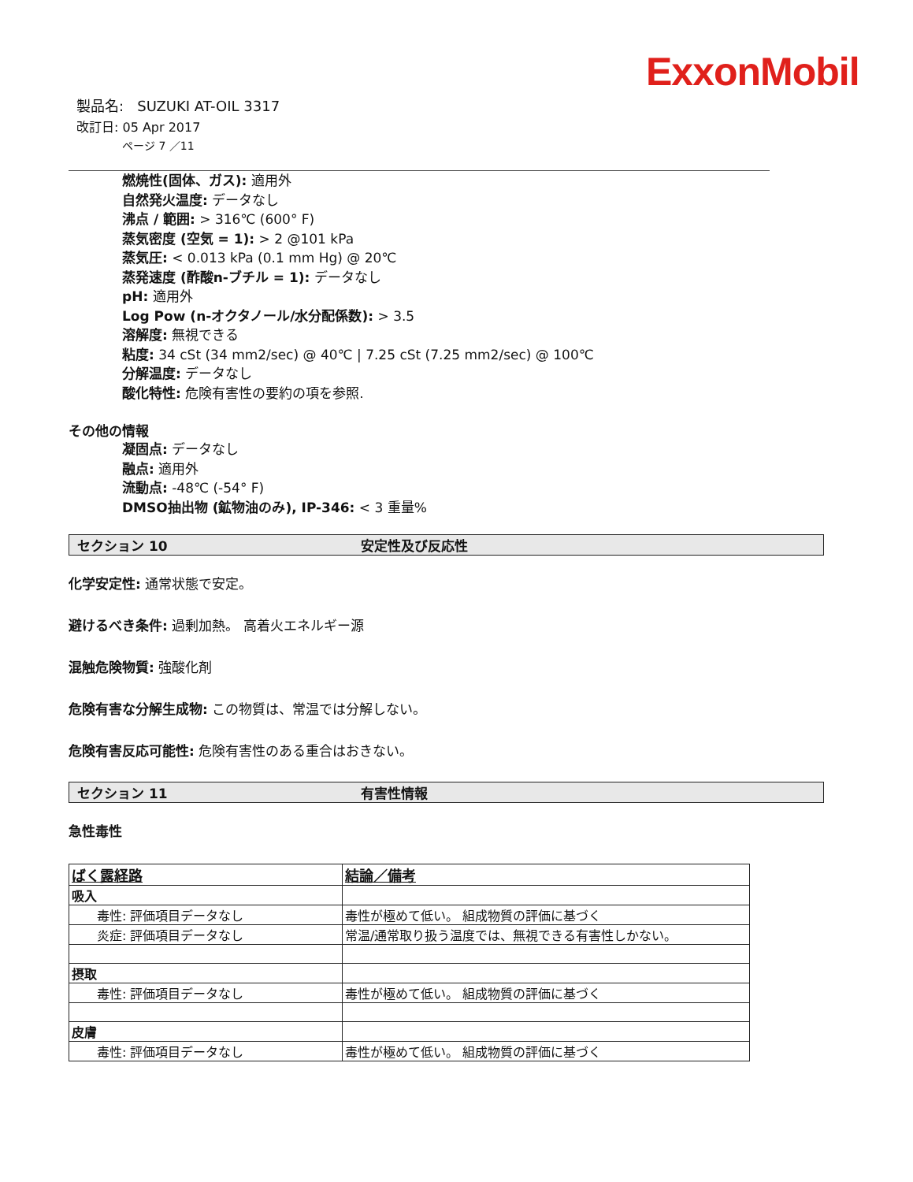ExxonMobil
製品名: SUZUKI AT-OIL 3317
改訂日: 05 Apr 2017
ページ 7 ／11
燃焼性(固体、ガス): 適用外
自然発火温度: データなし
沸点 / 範囲: > 316℃ (600° F)
蒸気密度 (空気 = 1): > 2 @101 kPa
蒸気圧: < 0.013 kPa (0.1 mm Hg) @ 20℃
蒸発速度 (酢酸n-ブチル = 1): データなし
pH: 適用外
Log Pow (n-オクタノール/水分配係数): > 3.5
溶解度: 無視できる
粘度: 34 cSt (34 mm2/sec) @ 40℃ | 7.25 cSt (7.25 mm2/sec) @ 100℃
分解温度: データなし
酸化特性: 危険有害性の要約の項を参照.
その他の情報
凝固点: データなし
融点: 適用外
流動点: -48℃ (-54° F)
DMSO抽出物 (鉱物油のみ), IP-346: < 3 重量%
セクション 10 安定性及び反応性
化学安定性: 通常状態で安定。
避けるべき条件: 過剰加熱。 高着火エネルギー源
混触危険物質: 強酸化剤
危険有害な分解生成物: この物質は、常温では分解しない。
危険有害反応可能性: 危険有害性のある重合はおきない。
セクション 11 有害性情報
急性毒性
| ばく露経路 | 結論／備考 |
| --- | --- |
| 吸入 | |
| 毒性: 評価項目データなし | 毒性が極めて低い。 組成物質の評価に基づく |
| 炎症: 評価項目データなし | 常温/通常取り扱う温度では、無視できる有害性しかない。 |
| 摂取 | |
| 毒性: 評価項目データなし | 毒性が極めて低い。 組成物質の評価に基づく |
| 皮膚 | |
| 毒性: 評価項目データなし | 毒性が極めて低い。 組成物質の評価に基づく |